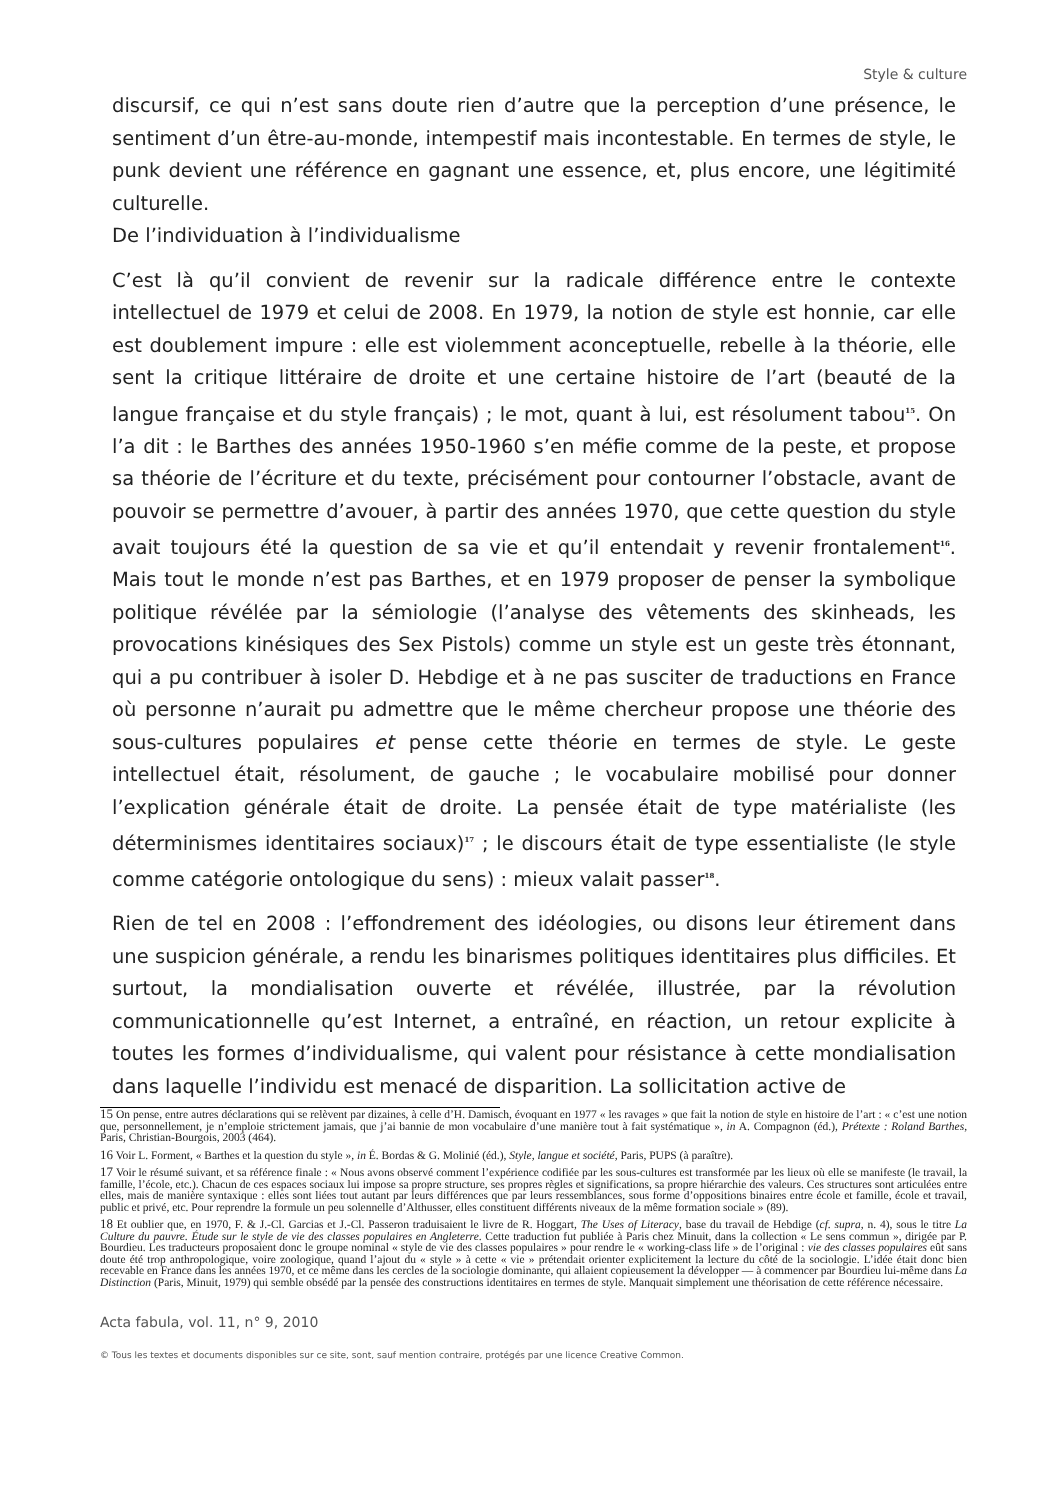Style & culture
discursif, ce qui n’est sans doute rien d’autre que la perception d’une présence, le sentiment d’un être-au-monde, intempestif mais incontestable. En termes de style, le punk devient une référence en gagnant une essence, et, plus encore, une légitimité culturelle.
De l’individuation à l’individualisme
C’est là qu’il convient de revenir sur la radicale différence entre le contexte intellectuel de 1979 et celui de 2008. En 1979, la notion de style est honnie, car elle est doublement impure : elle est violemment aconceptuelle, rebelle à la théorie, elle sent la critique littéraire de droite et une certaine histoire de l’art (beauté de la langue française et du style français) ; le mot, quant à lui, est résolument tabou<sup>15</sup>. On l’a dit : le Barthes des années 1950-1960 s’en méfie comme de la peste, et propose sa théorie de l’écriture et du texte, précisément pour contourner l’obstacle, avant de pouvoir se permettre d’avouer, à partir des années 1970, que cette question du style avait toujours été la question de sa vie et qu’il entendait y revenir frontalement<sup>16</sup>. Mais tout le monde n’est pas Barthes, et en 1979 proposer de penser la symbolique politique révélée par la sémiologie (l’analyse des vêtements des skinheads, les provocations kinésiques des Sex Pistols) comme un style est un geste très étonnant, qui a pu contribuer à isoler D. Hebdige et à ne pas susciter de traductions en France où personne n’aurait pu admettre que le même chercheur propose une théorie des sous-cultures populaires et pense cette théorie en termes de style. Le geste intellectuel était, résolument, de gauche ; le vocabulaire mobilisé pour donner l’explication générale était de droite. La pensée était de type matérialiste (les déterminismes identitaires sociaux)<sup>17</sup> ; le discours était de type essentialiste (le style comme catégorie ontologique du sens) : mieux valait passer<sup>18</sup>.
Rien de tel en 2008 : l’effondrement des idéologies, ou disons leur étirement dans une suspicion générale, a rendu les binarismes politiques identitaires plus difficiles. Et surtout, la mondialisation ouverte et révélée, illustrée, par la révolution communicationnelle qu’est Internet, a entraîné, en réaction, un retour explicite à toutes les formes d’individualisme, qui valent pour résistance à cette mondialisation dans laquelle l’individu est menacé de disparition. La sollicitation active de
15 On pense, entre autres déclarations qui se relèvent par dizaines, à celle d’H. Damisch, évoquant en 1977 « les ravages » que fait la notion de style en histoire de l’art : « c’est une notion que, personnellement, je n’emploie strictement jamais, que j’ai bannie de mon vocabulaire d’une manière tout à fait systématique », in A. Compagnon (éd.), Prétexte : Roland Barthes, Paris, Christian-Bourgois, 2003 (464).
16 Voir L. Forment, « Barthes et la question du style », in É. Bordas & G. Molinié (éd.), Style, langue et société, Paris, PUPS (à paraître).
17 Voir le résumé suivant, et sa référence finale : « Nous avons observé comment l’expérience codifiée par les sous-cultures est transformée par les lieux où elle se manifeste (le travail, la famille, l’école, etc.). Chacun de ces espaces sociaux lui impose sa propre structure, ses propres règles et significations, sa propre hiérarchie des valeurs. Ces structures sont articulées entre elles, mais de manière syntaxique : elles sont liées tout autant par leurs différences que par leurs ressemblances, sous forme d’oppositions binaires entre école et famille, école et travail, public et privé, etc. Pour reprendre la formule un peu solennelle d’Althusser, elles constituent différents niveaux de la même formation sociale » (89).
18 Et oublier que, en 1970, F. & J.-Cl. Garcias et J.-Cl. Passeron traduisaient le livre de R. Hoggart, The Uses of Literacy, base du travail de Hebdige (cf. supra, n. 4), sous le titre La Culture du pauvre. Étude sur le style de vie des classes populaires en Angleterre. Cette traduction fut publiée à Paris chez Minuit, dans la collection « Le sens commun », dirigée par P. Bourdieu. Les traducteurs proposaient donc le groupe nominal « style de vie des classes populaires » pour rendre le « working-class life » de l’original : vie des classes populaires eût sans doute été trop anthropologique, voire zoologique, quand l’ajout du « style » à cette « vie » prétendait orienter explicitement la lecture du côté de la sociologie. L’idée était donc bien recevable en France dans les années 1970, et ce même dans les cercles de la sociologie dominante, qui allaient copieusement la développer — à commencer par Bourdieu lui-même dans La Distinction (Paris, Minuit, 1979) qui semble obsédé par la pensée des constructions identitaires en termes de style. Manquait simplement une théorisation de cette référence nécessaire.
Acta fabula, vol. 11, n° 9, 2010
© Tous les textes et documents disponibles sur ce site, sont, sauf mention contraire, protégés par une licence Creative Common.